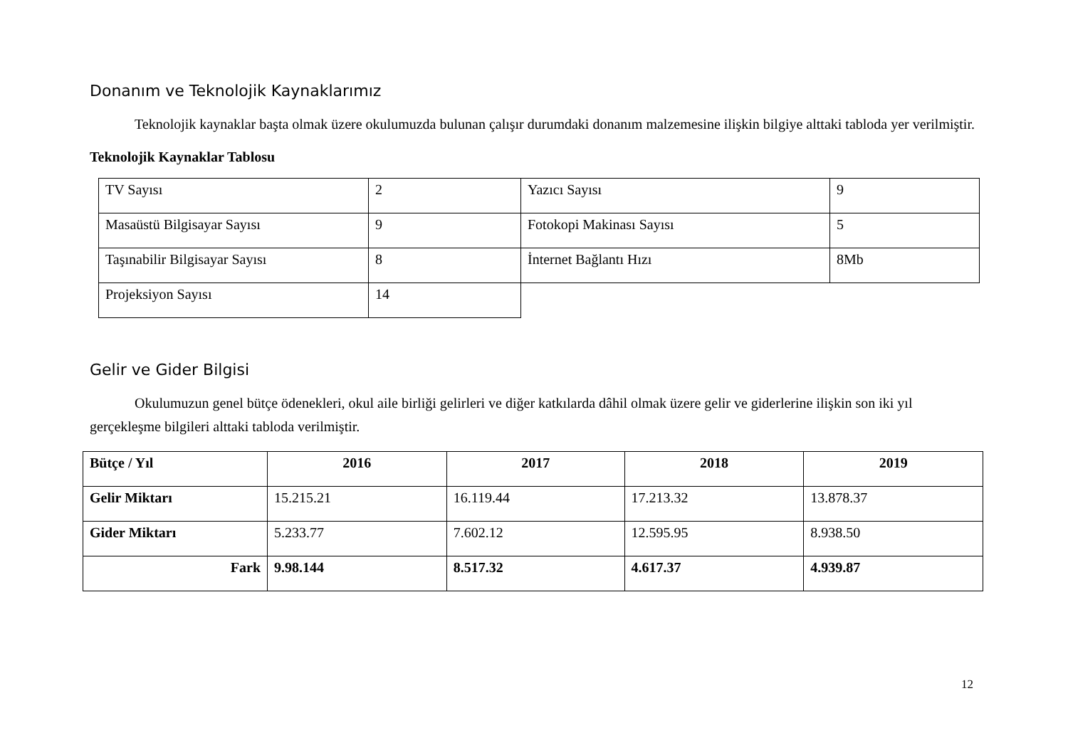Donanım ve Teknolojik Kaynaklarımız
Teknolojik kaynaklar başta olmak üzere okulumuzda bulunan çalışır durumdaki donanım malzemesine ilişkin bilgiye alttaki tabloda yer verilmiştir.
Teknolojik Kaynaklar Tablosu
| TV Sayısı | 2 | Yazıcı Sayısı | 9 |
| Masaüstü Bilgisayar Sayısı | 9 | Fotokopi Makinası Sayısı | 5 |
| Taşınabilir Bilgisayar Sayısı | 8 | İnternet Bağlantı Hızı | 8Mb |
| Projeksiyon Sayısı | 14 | | |
Gelir ve Gider Bilgisi
Okulumuzun genel bütçe ödenekleri, okul aile birliği gelirleri ve diğer katkılarda dâhil olmak üzere gelir ve giderlerine ilişkin son iki yıl gerçekleşme bilgileri alttaki tabloda verilmiştir.
| Bütçe / Yıl | 2016 | 2017 | 2018 | 2019 |
| --- | --- | --- | --- | --- |
| Gelir Miktarı | 15.215.21 | 16.119.44 | 17.213.32 | 13.878.37 |
| Gider Miktarı | 5.233.77 | 7.602.12 | 12.595.95 | 8.938.50 |
| Fark | 9.98.144 | 8.517.32 | 4.617.37 | 4.939.87 |
12